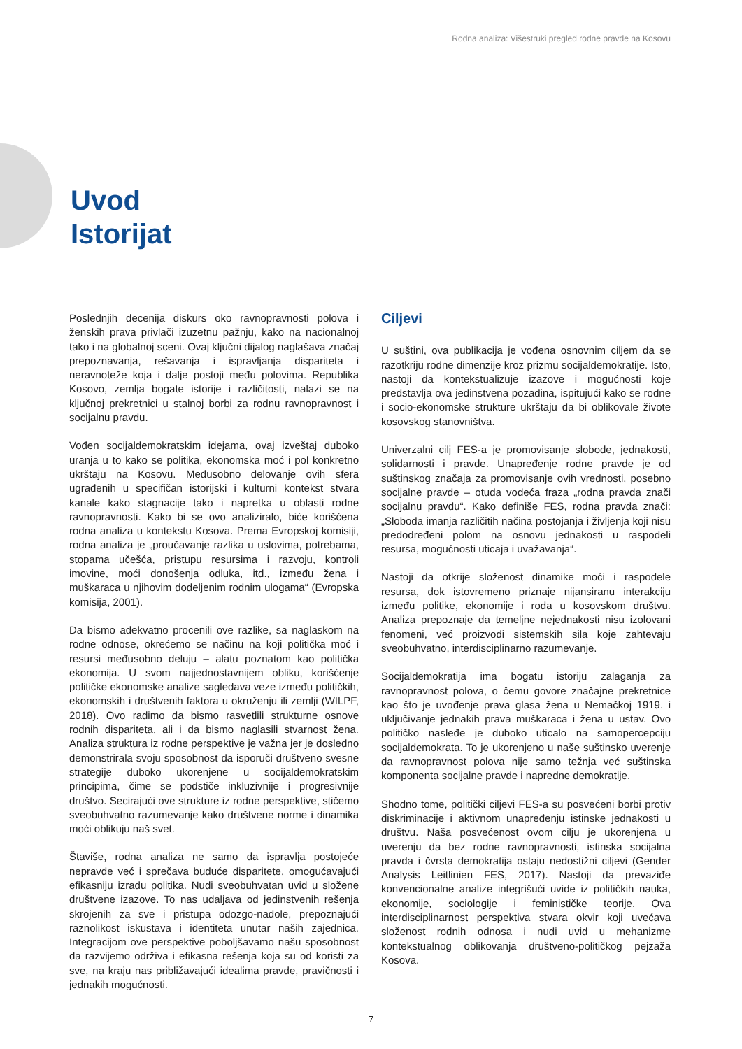Rodna analiza: Višestruki pregled rodne pravde na Kosovu
Uvod
Istorijat
Poslednjih decenija diskurs oko ravnopravnosti polova i ženskih prava privlači izuzetnu pažnju, kako na nacionalnoj tako i na globalnoj sceni. Ovaj ključni dijalog naglašava značaj prepoznavanja, rešavanja i ispravljanja dispariteta i neravnoteže koja i dalje postoji među polovima. Republika Kosovo, zemlja bogate istorije i različitosti, nalazi se na ključnoj prekretnici u stalnoj borbi za rodnu ravnopravnost i socijalnu pravdu.
Vođen socijaldemokratskim idejama, ovaj izveštaj duboko uranja u to kako se politika, ekonomska moć i pol konkretno ukrštaju na Kosovu. Međusobno delovanje ovih sfera ugrađenih u specifičan istorijski i kulturni kontekst stvara kanale kako stagnacije tako i napretka u oblasti rodne ravnopravnosti. Kako bi se ovo analiziralo, biće korišćena rodna analiza u kontekstu Kosova. Prema Evropskoj komisiji, rodna analiza je „proučavanje razlika u uslovima, potrebama, stopama učešća, pristupu resursima i razvoju, kontroli imovine, moći donošenja odluka, itd., između žena i muškaraca u njihovim dodeljenim rodnim ulogama“ (Evropska komisija, 2001).
Da bismo adekvatno procenili ove razlike, sa naglaskom na rodne odnose, okrećemo se načinu na koji politička moć i resursi međusobno deluju – alatu poznatom kao politička ekonomija. U svom najjednostavnijem obliku, korišćenje političke ekonomske analize sagledava veze između političkih, ekonomskih i društvenih faktora u okruženju ili zemlji (WILPF, 2018). Ovo radimo da bismo rasvetlili strukturne osnove rodnih dispariteta, ali i da bismo naglasili stvarnost žena. Analiza struktura iz rodne perspektive je važna jer je dosledno demonstrirala svoju sposobnost da isporuči društveno svesne strategije duboko ukorenjene u socijaldemokratskim principima, čime se podstiče inkluzivnije i progresivnije društvo. Secirajući ove strukture iz rodne perspektive, stičemo sveobuhvatno razumevanje kako društvene norme i dinamika moći oblikuju naš svet.
Štaviše, rodna analiza ne samo da ispravlja postojeće nepravde već i sprečava buduće disparitete, omogućavajući efikasniju izradu politika. Nudi sveobuhvatan uvid u složene društvene izazove. To nas udaljava od jedinstvenih rešenja skrojenih za sve i pristupa odozgo-nadole, prepoznajući raznolikost iskustava i identiteta unutar naših zajednica. Integracijom ove perspektive poboljšavamo našu sposobnost da razvijemo održiva i efikasna rešenja koja su od koristi za sve, na kraju nas približavajući idealima pravde, pravičnosti i jednakih mogućnosti.
Ciljevi
U suštini, ova publikacija je vođena osnovnim ciljem da se razotkriju rodne dimenzije kroz prizmu socijaldemokratije. Isto, nastoji da kontekstualizuje izazove i mogućnosti koje predstavlja ova jedinstvena pozadina, ispitujući kako se rodne i socio-ekonomske strukture ukrštaju da bi oblikovale živote kosovskog stanovništva.
Univerzalni cilj FES-a je promovisanje slobode, jednakosti, solidarnosti i pravde. Unapređenje rodne pravde je od suštinskog značaja za promovisanje ovih vrednosti, posebno socijalne pravde – otuda vodeća fraza „rodna pravda znači socijalnu pravdu“. Kako definiše FES, rodna pravda znači: „Sloboda imanja različitih načina postojanja i življenja koji nisu predodređeni polom na osnovu jednakosti u raspodeli resursa, mogućnosti uticaja i uvažavanja“.
Nastoji da otkrije složenost dinamike moći i raspodele resursa, dok istovremeno priznaje nijansiranu interakciju između politike, ekonomije i roda u kosovskom društvu. Analiza prepoznaje da temeljne nejednakosti nisu izolovani fenomeni, već proizvodi sistemskih sila koje zahtevaju sveobuhvatno, interdisciplinarno razumevanje.
Socijaldemokratija ima bogatu istoriju zalaganja za ravnopravnost polova, o čemu govore značajne prekretnice kao što je uvođenje prava glasa žena u Nemačkoj 1919. i uključivanje jednakih prava muškaraca i žena u ustav. Ovo političko nasleđe je duboko uticalo na samopercepciju socijaldemokrata. To je ukorenjeno u naše suštinsko uverenje da ravnopravnost polova nije samo težnja već suštinska komponenta socijalne pravde i napredne demokratije.
Shodno tome, politički ciljevi FES-a su posvećeni borbi protiv diskriminacije i aktivnom unapređenju istinske jednakosti u društvu. Naša posvećenost ovom cilju je ukorenjena u uverenju da bez rodne ravnopravnosti, istinska socijalna pravda i čvrsta demokratija ostaju nedostižni ciljevi (Gender Analysis Leitlinien FES, 2017). Nastoji da prevaziđe konvencionalne analize integrišući uvide iz političkih nauka, ekonomije, sociologije i feminističke teorije. Ova interdisciplinarnost perspektiva stvara okvir koji uvećava složenost rodnih odnosa i nudi uvid u mehanizme kontekstualnog oblikovanja društveno-političkog pejzaža Kosova.
7